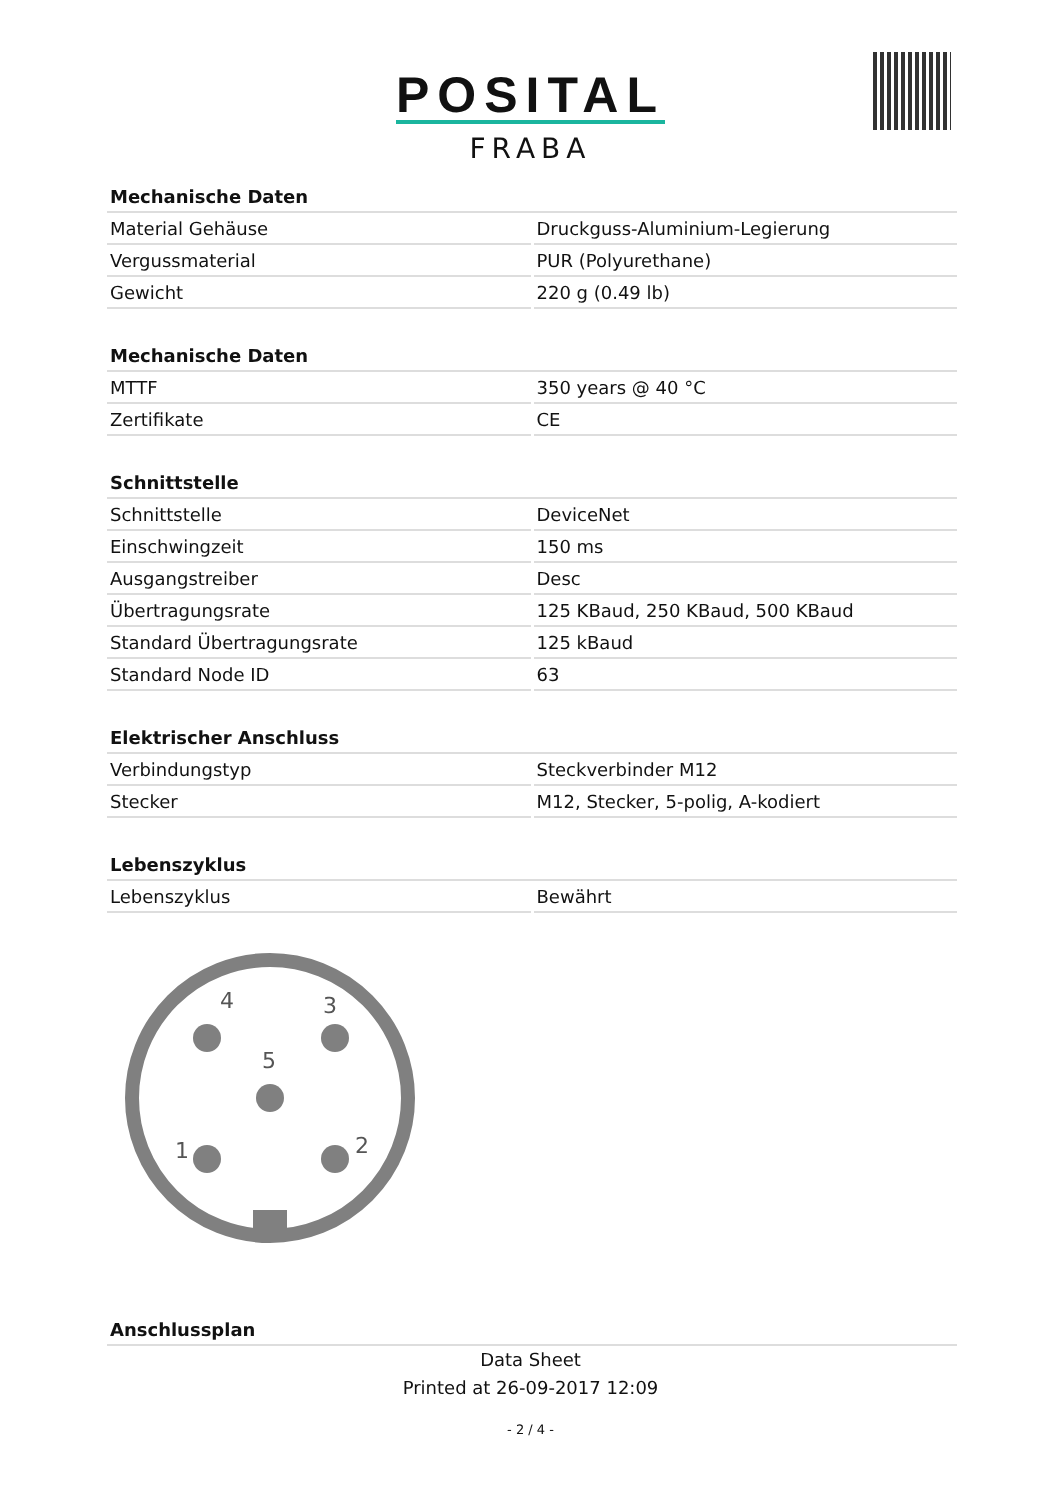POSITAL
FRABA
| Mechanische Daten | |
| --- | --- |
| Material Gehäuse | Druckguss-Aluminium-Legierung |
| Vergussmaterial | PUR (Polyurethane) |
| Gewicht | 220 g (0.49 lb) |
| Mechanische Daten | |
| --- | --- |
| MTTF | 350 years @ 40 °C |
| Zertifikate | CE |
| Schnittstelle | |
| --- | --- |
| Schnittstelle | DeviceNet |
| Einschwingzeit | 150 ms |
| Ausgangstreiber | Desc |
| Übertragungsrate | 125 KBaud, 250 KBaud, 500 KBaud |
| Standard Übertragungsrate | 125 kBaud |
| Standard Node ID | 63 |
| Elektrischer Anschluss | |
| --- | --- |
| Verbindungstyp | Steckverbinder M12 |
| Stecker | M12, Stecker, 5-polig, A-kodiert |
| Lebenszyklus | |
| --- | --- |
| Lebenszyklus | Bewährt |
4
3
5
1
2
| Anschlussplan |
| --- |
Data Sheet
Printed at 26-09-2017 12:09
- 2 / 4 -